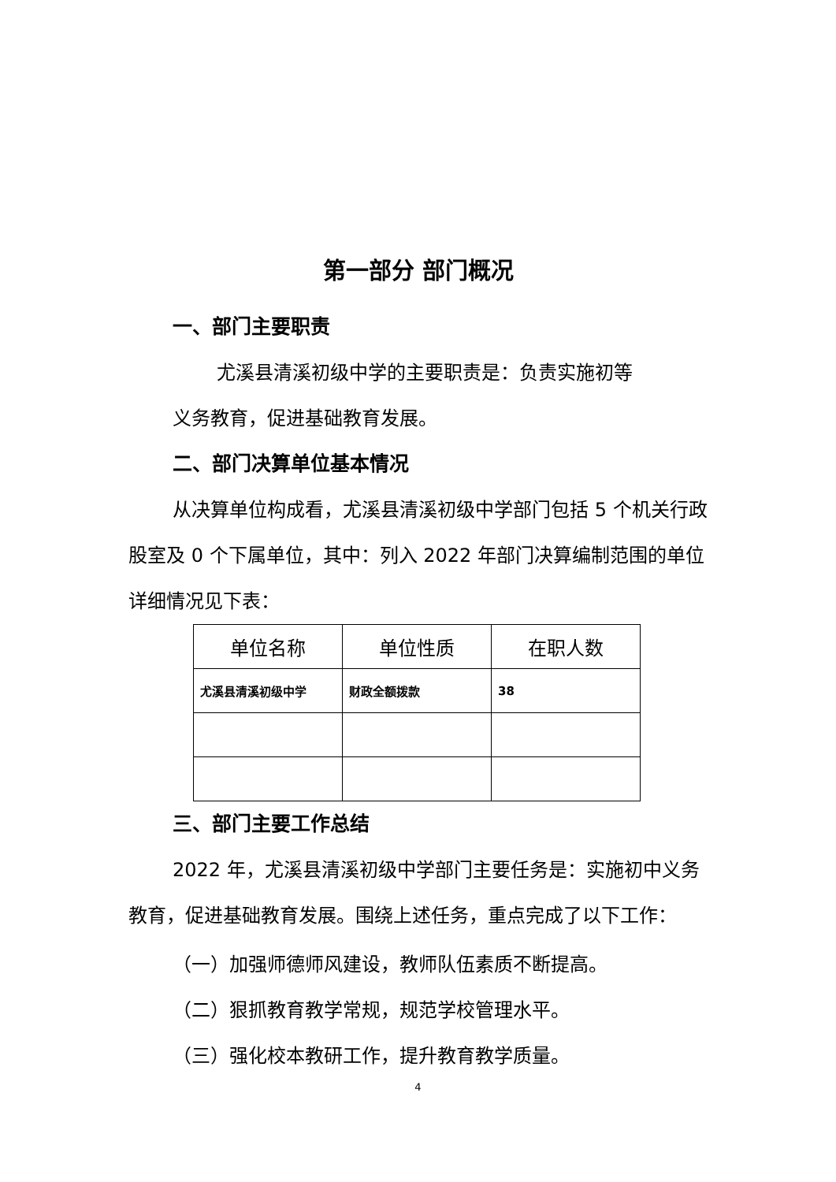第一部分 部门概况
一、部门主要职责
尤溪县清溪初级中学的主要职责是：负责实施初等
义务教育，促进基础教育发展。
二、部门决算单位基本情况
从决算单位构成看，尤溪县清溪初级中学部门包括 5 个机关行政股室及 0 个下属单位，其中：列入 2022 年部门决算编制范围的单位详细情况见下表：
| 单位名称 | 单位性质 | 在职人数 |
| --- | --- | --- |
| 尤溪县清溪初级中学 | 财政全额拨款 | 38 |
三、部门主要工作总结
2022 年，尤溪县清溪初级中学部门主要任务是：实施初中义务教育，促进基础教育发展。围绕上述任务，重点完成了以下工作：
（一）加强师德师风建设，教师队伍素质不断提高。
（二）狠抓教育教学常规，规范学校管理水平。
（三）强化校本教研工作，提升教育教学质量。
4